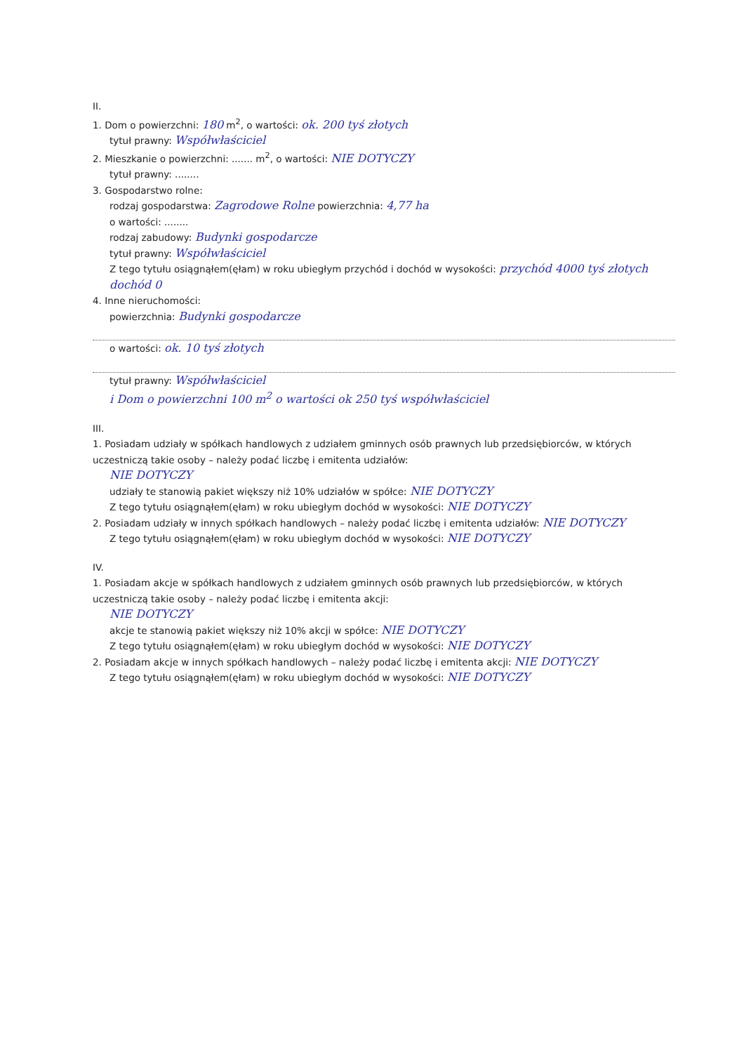II.
1. Dom o powierzchni: 180 m<sup>2</sup>, o wartości: ok. 200 tyś złotych
tytuł prawny: Współwłaściciel
2. Mieszkanie o powierzchni: ....... m<sup>2</sup>, o wartości: NIE DOTYCZY
tytuł prawny: ........
3. Gospodarstwo rolne:
rodzaj gospodarstwa: Zagrodowe Rolne powierzchnia: 4,77 ha
o wartości: ........
rodzaj zabudowy: Budynki gospodarcze
tytuł prawny: Współwłaściciel
Z tego tytułu osiągnąłem(ęłam) w roku ubiegłym przychód i dochód w wysokości: przychód 4000 tyś złotych dochód 0
4. Inne nieruchomości:
powierzchnia: Budynki gospodarcze
o wartości: ok. 10 tyś złotych
tytuł prawny: Współwłaściciel
i Dom o powierzchni 100 m<sup>2</sup> o wartości ok 250 tyś współwłaściciel
III.
1. Posiadam udziały w spółkach handlowych z udziałem gminnych osób prawnych lub przedsiębiorców, w których uczestniczą takie osoby – należy podać liczbę i emitenta udziałów:
NIE DOTYCZY
udziały te stanowią pakiet większy niż 10% udziałów w spółce: NIE DOTYCZY
Z tego tytułu osiągnąłem(ęłam) w roku ubiegłym dochód w wysokości: NIE DOTYCZY
2. Posiadam udziały w innych spółkach handlowych – należy podać liczbę i emitenta udziałów: NIE DOTYCZY
Z tego tytułu osiągnąłem(ęłam) w roku ubiegłym dochód w wysokości: NIE DOTYCZY
IV.
1. Posiadam akcje w spółkach handlowych z udziałem gminnych osób prawnych lub przedsiębiorców, w których uczestniczą takie osoby – należy podać liczbę i emitenta akcji:
NIE DOTYCZY
akcje te stanowią pakiet większy niż 10% akcji w spółce: NIE DOTYCZY
Z tego tytułu osiągnąłem(ęłam) w roku ubiegłym dochód w wysokości: NIE DOTYCZY
2. Posiadam akcje w innych spółkach handlowych – należy podać liczbę i emitenta akcji: NIE DOTYCZY
Z tego tytułu osiągnąłem(ęłam) w roku ubiegłym dochód w wysokości: NIE DOTYCZY